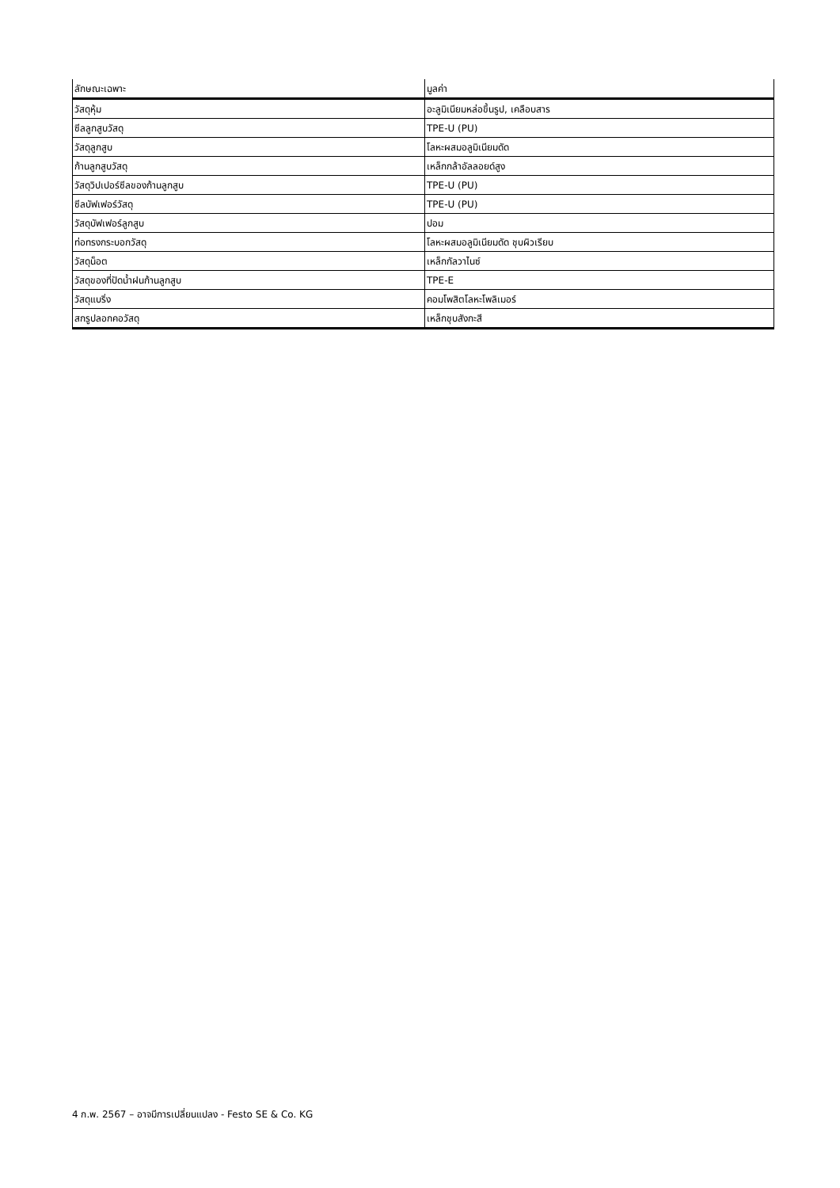| ลักษณะเฉพาะ | มูลค่า |
| --- | --- |
| วัสดุหุ้ม | อะลูมิเนียมหล่อขึ้นรูป, เคลือบสาร |
| ซีลลูกสูบวัสดุ | TPE-U (PU) |
| วัสดุลูกสูบ | โลหะผสมอลูมิเนียมดัด |
| ก้านลูกสูบวัสดุ | เหล็กกล้าอัลลอยด์สูง |
| วัสดุวิปเปอร์ซีลของก้านลูกสูบ | TPE-U (PU) |
| ซีลบัฟเฟอร์วัสดุ | TPE-U (PU) |
| วัสดุบัฟเฟอร์ลูกสูบ | ปอม |
| ท่อทรงกระบอกวัสดุ | โลหะผสมอลูมิเนียมดัด ชุบผิวเรียบ |
| วัสดุน็อต | เหล็กกัลวาไนซ์ |
| วัสดุของที่ปัดน้ำฝนก้านลูกสูบ | TPE-E |
| วัสดุแบริ่ง | คอมโพสิตโลหะโพลิเมอร์ |
| สกรูปลอกคอวัสดุ | เหล็กชุบสังกะสี |
4 ก.พ. 2567 – อาจมีการเปลี่ยนแปลง - Festo SE & Co. KG